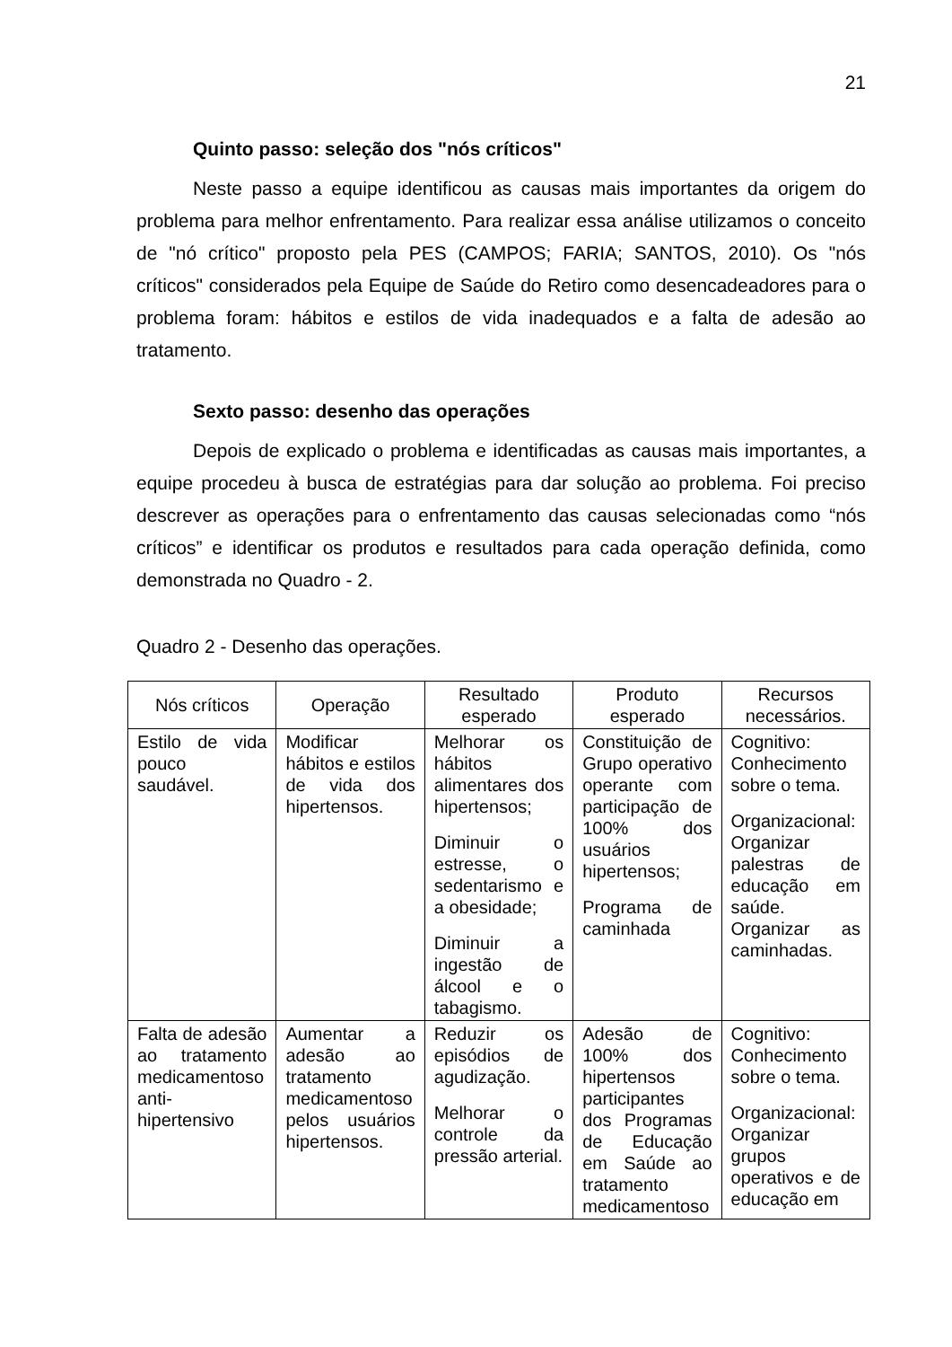21
Quinto passo: seleção dos "nós críticos"
Neste passo a equipe identificou as causas mais importantes da origem do problema para melhor enfrentamento. Para realizar essa análise utilizamos o conceito de "nó crítico" proposto pela PES (CAMPOS; FARIA; SANTOS, 2010). Os "nós críticos" considerados pela Equipe de Saúde do Retiro como desencadeadores para o problema foram: hábitos e estilos de vida inadequados e a falta de adesão ao tratamento.
Sexto passo: desenho das operações
Depois de explicado o problema e identificadas as causas mais importantes, a equipe procedeu à busca de estratégias para dar solução ao problema. Foi preciso descrever as operações para o enfrentamento das causas selecionadas como “nós críticos” e identificar os produtos e resultados para cada operação definida, como demonstrada no Quadro - 2.
Quadro 2 - Desenho das operações.
| Nós críticos | Operação | Resultado esperado | Produto esperado | Recursos necessários. |
| --- | --- | --- | --- | --- |
| Estilo de vida pouco saudável. | Modificar hábitos e estilos de vida dos hipertensos. | Melhorar os hábitos alimentares dos hipertensos; Diminuir o estresse, o sedentarismo e a obesidade; Diminuir a ingestão de álcool e o tabagismo. | Constituição de Grupo operativo operante com participação de 100% dos usuários hipertensos; Programa de caminhada | Cognitivo: Conhecimento sobre o tema. Organizacional: Organizar palestras de educação em saúde. Organizar as caminhadas. |
| Falta de adesão ao tratamento medicamentoso anti-hipertensivo | Aumentar a adesão ao tratamento medicamentoso pelos usuários hipertensos. | Reduzir os episódios de agudização. Melhorar o controle da pressão arterial. | Adesão de 100% dos hipertensos participantes dos Programas de Educação em Saúde ao tratamento medicamentoso | Cognitivo: Conhecimento sobre o tema. Organizacional: Organizar grupos operativos e de educação em |